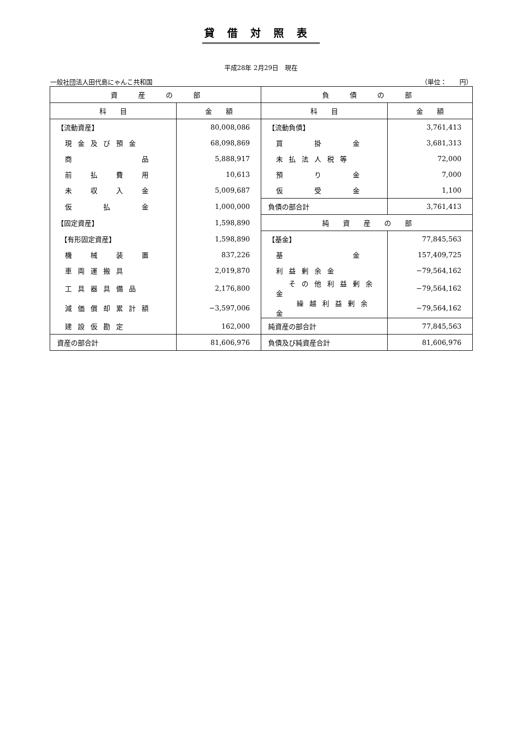貸借対照表
平成28年 2月29日　現在
一般社団法人田代島にゃんこ共和国 （単位：　　円）
| 資 産 の 部 | | 負 債 の 部 | |
| --- | --- | --- | --- |
| 科 目 | 金 額 | 科 目 | 金 額 |
| 【流動資産】 | 80,008,086 | 【流動負債】 | 3,761,413 |
| 現金及び預金 | 68,098,869 | 買 掛 金 | 3,681,313 |
| 商 品 | 5,888,917 | 未払法人税等 | 72,000 |
| 前 払 費 用 | 10,613 | 預 り 金 | 7,000 |
| 未 収 入 金 | 5,009,687 | 仮 受 金 | 1,100 |
| 仮 払 金 | 1,000,000 | 負債の部合計 | 3,761,413 |
| 【固定資産】 | 1,598,890 | 純 資 産 の 部 | |
| 【有形固定資産】 | 1,598,890 | 【基金】 | 77,845,563 |
| 機 械 装 置 | 837,226 | 基 金 | 157,409,725 |
| 車両運搬具 | 2,019,870 | 利益剰余金 | −79,564,162 |
| 工具器具備品 | 2,176,800 | その他利益剰余金 | −79,564,162 |
| 減価償却累計額 | −3,597,006 | 繰越利益剰余金 | −79,564,162 |
| 建設仮勘定 | 162,000 | 純資産の部合計 | 77,845,563 |
| 資産の部合計 | 81,606,976 | 負債及び純資産合計 | 81,606,976 |